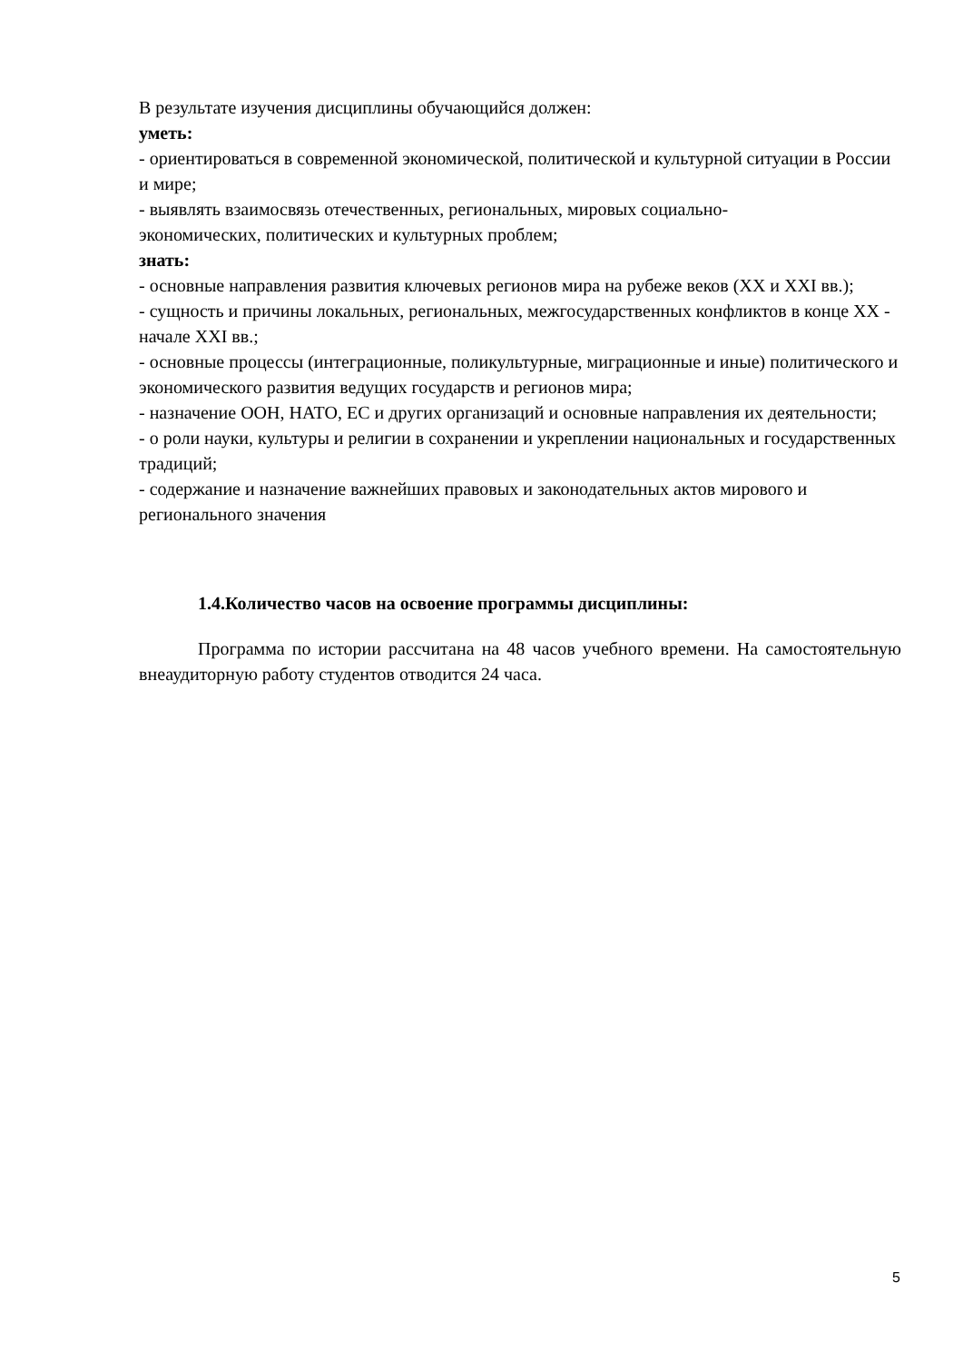В результате изучения дисциплины обучающийся должен:
уметь:
- ориентироваться в современной экономической, политической и культурной ситуации в России и мире;
- выявлять взаимосвязь отечественных, региональных, мировых социально-
экономических, политических и культурных проблем;
знать:
- основные направления развития ключевых регионов мира на рубеже веков (XX и XXI вв.);
- сущность и причины локальных, региональных, межгосударственных конфликтов в конце XX - начале XXI вв.;
- основные процессы (интеграционные, поликультурные, миграционные и иные) политического и экономического развития ведущих государств и регионов мира;
- назначение ООН, НАТО, ЕС и других организаций и основные направления их деятельности;
- о роли науки, культуры и религии в сохранении и укреплении национальных и государственных традиций;
- содержание и назначение важнейших правовых и законодательных актов мирового и регионального значения
1.4.Количество часов на освоение программы дисциплины:
Программа по истории рассчитана на 48 часов учебного времени. На самостоятельную внеаудиторную работу студентов отводится 24 часа.
5